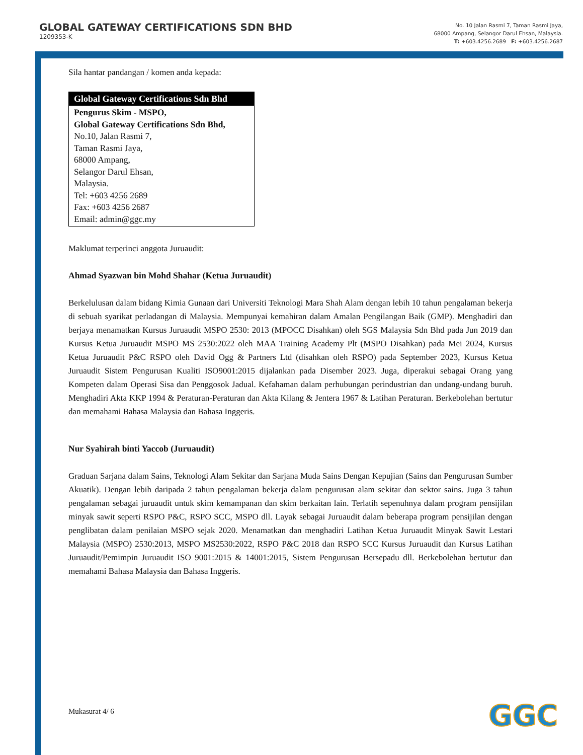GLOBAL GATEWAY CERTIFICATIONS SDN BHD
1209353-K
No. 10 Jalan Rasmi 7, Taman Rasmi Jaya,
68000 Ampang, Selangor Darul Ehsan, Malaysia.
T: +603.4256.2689 F: +603.4256.2687
Sila hantar pandangan / komen anda kepada:
| Global Gateway Certifications Sdn Bhd |
| --- |
| Pengurus Skim - MSPO, Global Gateway Certifications Sdn Bhd, No.10, Jalan Rasmi 7, Taman Rasmi Jaya, 68000 Ampang, Selangor Darul Ehsan, Malaysia. Tel: +603 4256 2689 Fax: +603 4256 2687 Email: admin@ggc.my |
Maklumat terperinci anggota Juruaudit:
Ahmad Syazwan bin Mohd Shahar (Ketua Juruaudit)
Berkelulusan dalam bidang Kimia Gunaan dari Universiti Teknologi Mara Shah Alam dengan lebih 10 tahun pengalaman bekerja di sebuah syarikat perladangan di Malaysia. Mempunyai kemahiran dalam Amalan Pengilangan Baik (GMP). Menghadiri dan berjaya menamatkan Kursus Juruaudit MSPO 2530: 2013 (MPOCC Disahkan) oleh SGS Malaysia Sdn Bhd pada Jun 2019 dan Kursus Ketua Juruaudit MSPO MS 2530:2022 oleh MAA Training Academy Plt (MSPO Disahkan) pada Mei 2024, Kursus Ketua Juruaudit P&C RSPO oleh David Ogg & Partners Ltd (disahkan oleh RSPO) pada September 2023, Kursus Ketua Juruaudit Sistem Pengurusan Kualiti ISO9001:2015 dijalankan pada Disember 2023. Juga, diperakui sebagai Orang yang Kompeten dalam Operasi Sisa dan Penggosok Jadual. Kefahaman dalam perhubungan perindustrian dan undang-undang buruh. Menghadiri Akta KKP 1994 & Peraturan-Peraturan dan Akta Kilang & Jentera 1967 & Latihan Peraturan. Berkebolehan bertutur dan memahami Bahasa Malaysia dan Bahasa Inggeris.
Nur Syahirah binti Yaccob (Juruaudit)
Graduan Sarjana dalam Sains, Teknologi Alam Sekitar dan Sarjana Muda Sains Dengan Kepujian (Sains dan Pengurusan Sumber Akuatik). Dengan lebih daripada 2 tahun pengalaman bekerja dalam pengurusan alam sekitar dan sektor sains. Juga 3 tahun pengalaman sebagai juruaudit untuk skim kemampanan dan skim berkaitan lain. Terlatih sepenuhnya dalam program pensijilan minyak sawit seperti RSPO P&C, RSPO SCC, MSPO dll. Layak sebagai Juruaudit dalam beberapa program pensijilan dengan penglibatan dalam penilaian MSPO sejak 2020. Menamatkan dan menghadiri Latihan Ketua Juruaudit Minyak Sawit Lestari Malaysia (MSPO) 2530:2013, MSPO MS2530:2022, RSPO P&C 2018 dan RSPO SCC Kursus Juruaudit dan Kursus Latihan Juruaudit/Pemimpin Juruaudit ISO 9001:2015 & 14001:2015, Sistem Pengurusan Bersepadu dll. Berkebolehan bertutur dan memahami Bahasa Malaysia dan Bahasa Inggeris.
Mukasurat 4/ 6 GGC